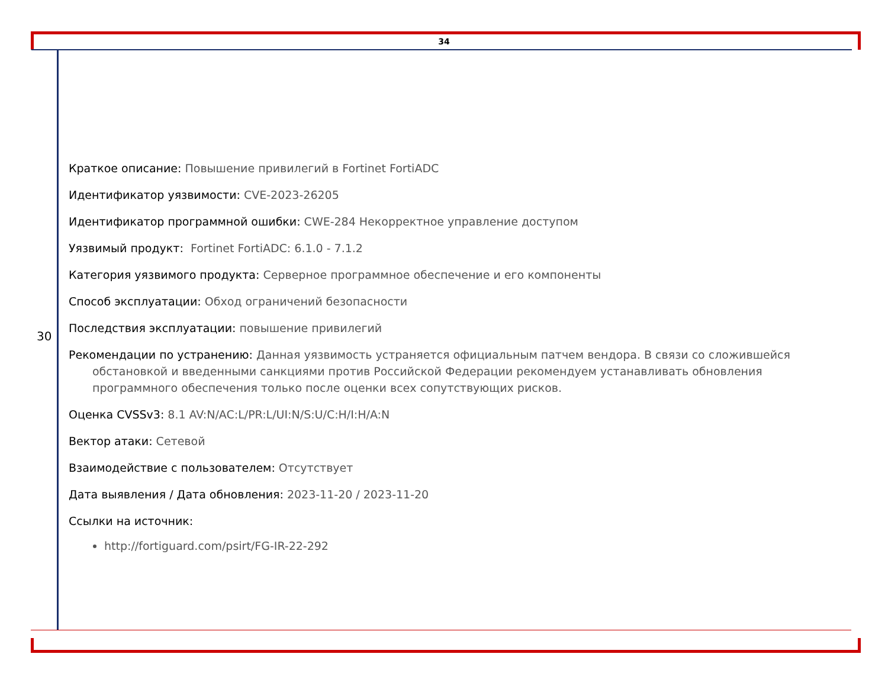34
30
Краткое описание: Повышение привилегий в Fortinet FortiADC
Идентификатор уязвимости: CVE-2023-26205
Идентификатор программной ошибки: CWE-284 Некорректное управление доступом
Уязвимый продукт: Fortinet FortiADC: 6.1.0 - 7.1.2
Категория уязвимого продукта: Серверное программное обеспечение и его компоненты
Способ эксплуатации: Обход ограничений безопасности
Последствия эксплуатации: повышение привилегий
Рекомендации по устранению: Данная уязвимость устраняется официальным патчем вендора. В связи со сложившейся обстановкой и введенными санкциями против Российской Федерации рекомендуем устанавливать обновления программного обеспечения только после оценки всех сопутствующих рисков.
Оценка CVSSv3: 8.1 AV:N/AC:L/PR:L/UI:N/S:U/C:H/I:H/A:N
Вектор атаки: Сетевой
Взаимодействие с пользователем: Отсутствует
Дата выявления / Дата обновления: 2023-11-20 / 2023-11-20
Ссылки на источник:
http://fortiguard.com/psirt/FG-IR-22-292